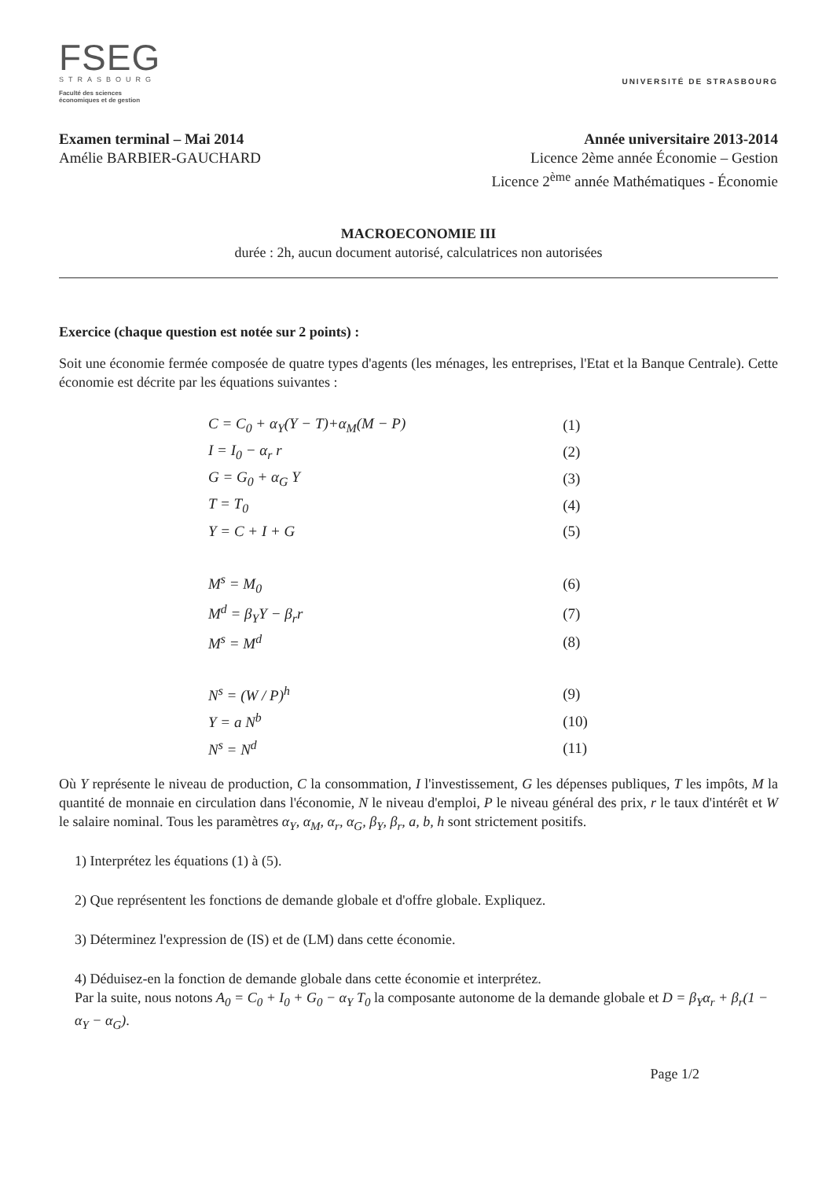FSEG
STRASBOURG
Faculté des sciences
économiques et de gestion
UNIVERSITÉ DE STRASBOURG
Examen terminal – Mai 2014
Amélie BARBIER-GAUCHARD
Année universitaire 2013-2014
Licence 2ème année Économie – Gestion
Licence 2<sup>ème</sup> année Mathématiques - Économie
MACROECONOMIE III
durée : 2h, aucun document autorisé, calculatrices non autorisées
Exercice (chaque question est notée sur 2 points) :
Soit une économie fermée composée de quatre types d'agents (les ménages, les entreprises, l'Etat et la Banque Centrale). Cette économie est décrite par les équations suivantes :
| C = C<sub>0</sub> + α<sub>Y</sub>(Y − T)+α<sub>M</sub>(M − P) | (1) |
| I = I<sub>0</sub> − α<sub>r</sub> r | (2) |
| G = G<sub>0</sub> + α<sub>G</sub> Y | (3) |
| T = T<sub>0</sub> | (4) |
| Y = C + I + G | (5) |
| M<sup>s</sup> = M<sub>0</sub> | (6) |
| M<sup>d</sup> = β<sub>Y</sub>Y − β<sub>r</sub>r | (7) |
| M<sup>s</sup> = M<sup>d</sup> | (8) |
| N<sup>s</sup> = (W / P)<sup>h</sup> | (9) |
| Y = a N<sup>b</sup> | (10) |
| N<sup>s</sup> = N<sup>d</sup> | (11) |
Où Y représente le niveau de production, C la consommation, I l'investissement, G les dépenses publiques, T les impôts, M la quantité de monnaie en circulation dans l'économie, N le niveau d'emploi, P le niveau général des prix, r le taux d'intérêt et W le salaire nominal. Tous les paramètres α<sub>Y</sub>, α<sub>M</sub>, α<sub>r</sub>, α<sub>G</sub>, β<sub>Y</sub>, β<sub>r</sub>, a, b, h sont strictement positifs.
1) Interprétez les équations (1) à (5).
2) Que représentent les fonctions de demande globale et d'offre globale. Expliquez.
3) Déterminez l'expression de (IS) et de (LM) dans cette économie.
4) Déduisez-en la fonction de demande globale dans cette économie et interprétez.
Par la suite, nous notons A<sub>0</sub> = C<sub>0</sub> + I<sub>0</sub> + G<sub>0</sub> − α<sub>Y</sub> T<sub>0</sub> la composante autonome de la demande globale et D = β<sub>Y</sub>α<sub>r</sub> + β<sub>r</sub>(1 − α<sub>Y</sub> − α<sub>G</sub>).
Page 1/2